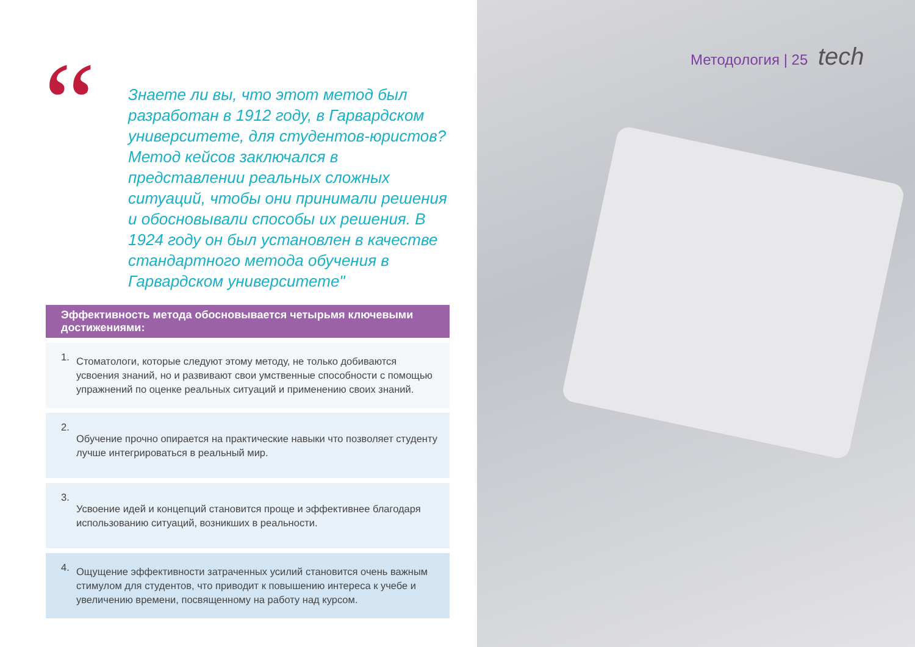“
Знаете ли вы, что этот метод был разработан в 1912 году, в Гарвардском университете, для студентов-юристов? Метод кейсов заключался в представлении реальных сложных ситуаций, чтобы они принимали решения и обосновывали способы их решения. В 1924 году он был установлен в качестве стандартного метода обучения в Гарвардском университете"
Эффективность метода обосновывается четырьмя ключевыми достижениями:
1.
Стоматологи, которые следуют этому методу, не только добиваются усвоения знаний, но и развивают свои умственные способности с помощью упражнений по оценке реальных ситуаций и применению своих знаний.
2.
Обучение прочно опирается на практические навыки что позволяет студенту лучше интегрироваться в реальный мир.
3.
Усвоение идей и концепций становится проще и эффективнее благодаря использованию ситуаций, возникших в реальности.
4.
Ощущение эффективности затраченных усилий становится очень важным стимулом для студентов, что приводит к повышению интереса к учебе и увеличению времени, посвященному на работу над курсом.
Методология | 25 tech